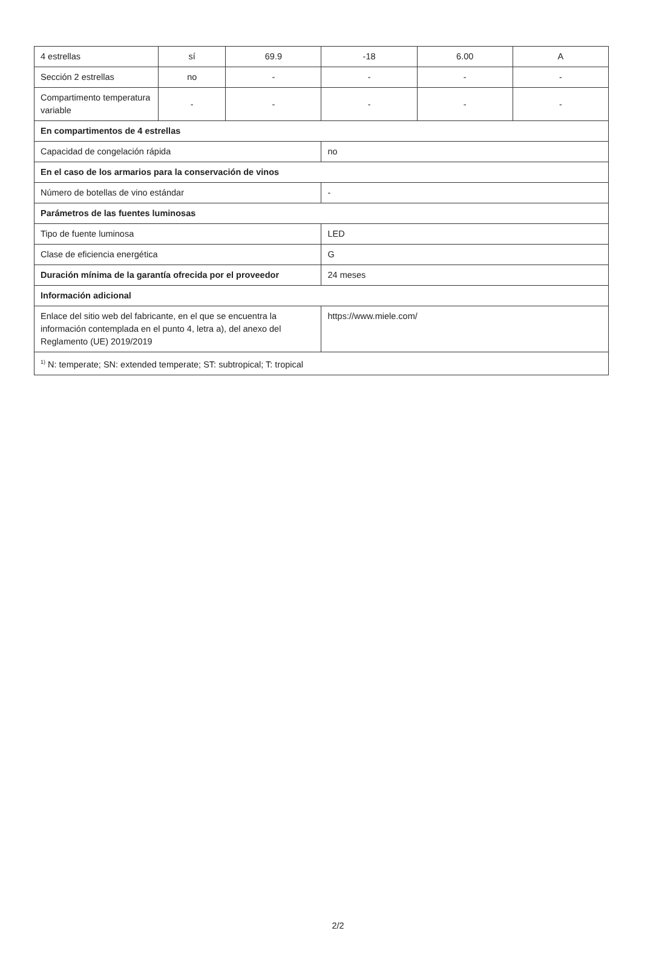| 4 estrellas | sí | 69.9 | -18 | 6.00 | A |
| Sección 2 estrellas | no | - | - | - | - |
| Compartimento temperatura variable | - | - | - | - | - |
| En compartimentos de 4 estrellas | | | | | |
| Capacidad de congelación rápida | | | no | | |
| En el caso de los armarios para la conservación de vinos | | | | | |
| Número de botellas de vino estándar | | | - | | |
| Parámetros de las fuentes luminosas | | | | | |
| Tipo de fuente luminosa | | | LED | | |
| Clase de eficiencia energética | | | G | | |
| Duración mínima de la garantía ofrecida por el proveedor | | | 24 meses | | |
| Información adicional | | | | | |
| Enlace del sitio web del fabricante, en el que se encuentra la información contemplada en el punto 4, letra a), del anexo del Reglamento (UE) 2019/2019 | | | https://www.miele.com/ | | |
| <sup>1)</sup> N: temperate; SN: extended temperate; ST: subtropical; T: tropical | | | | | |
2/2